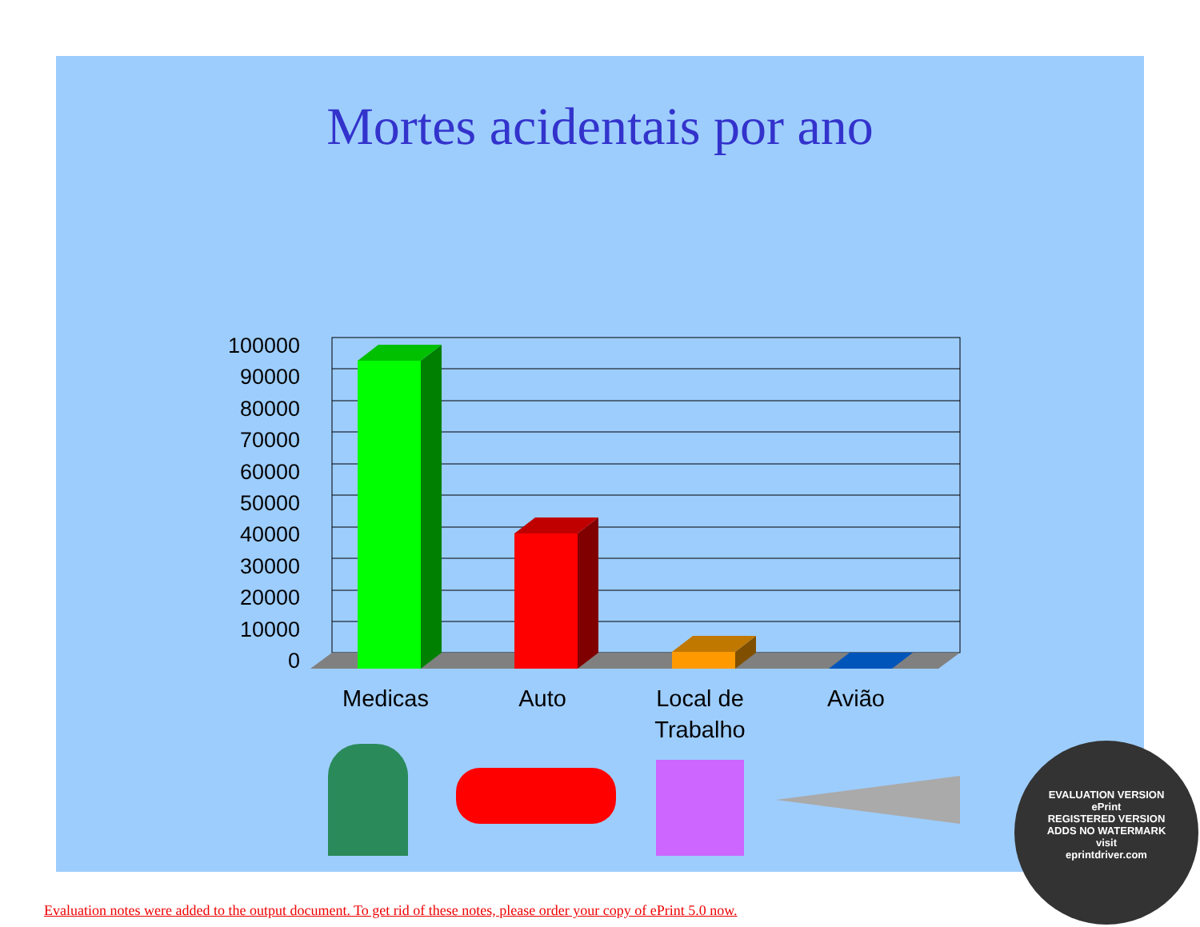Mortes acidentais por ano
100000
90000
80000
70000
60000
50000
40000
30000
20000
10000
0
Medicas
Auto
Local de
Trabalho
Avião
EVALUATION VERSION
ePrint
REGISTERED VERSION
ADDS NO WATERMARK
visit
eprintdriver.com
Evaluation notes were added to the output document. To get rid of these notes, please order your copy of ePrint 5.0 now.